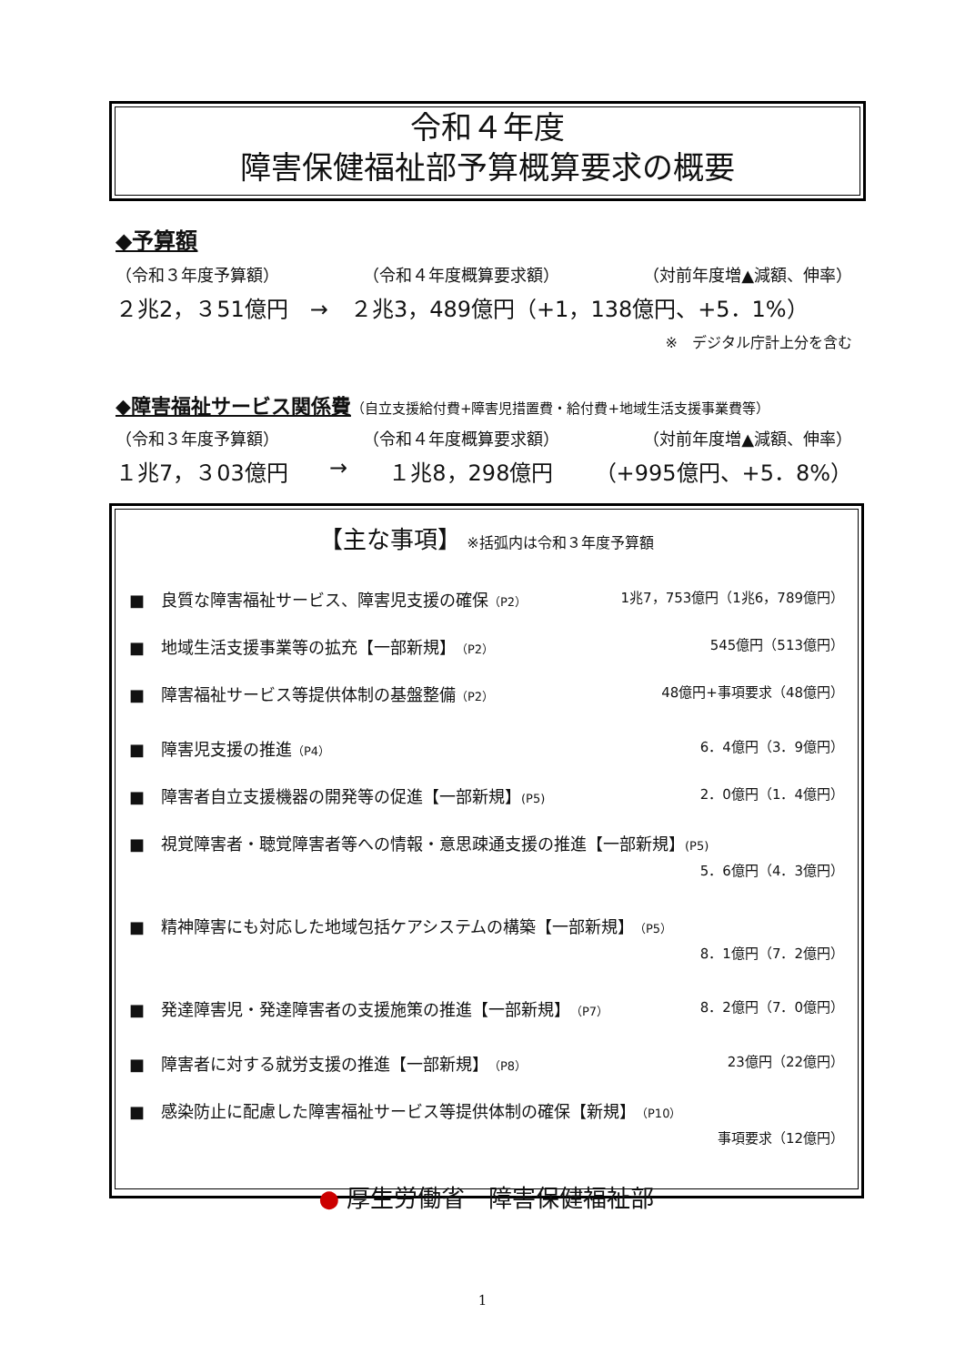令和４年度
障害保健福祉部予算概算要求の概要
◆予算額
（令和３年度予算額） （令和４年度概算要求額） （対前年度増▲減額、伸率）
２兆2，３51億円　→　２兆3，489億円（+1，138億円、+5．1%）
※　デジタル庁計上分を含む
◆障害福祉サービス関係費
（自立支援給付費+障害児措置費・給付費+地域生活支援事業費等）
（令和３年度予算額） （令和４年度概算要求額） （対前年度増▲減額、伸率）
１兆7，３03億円 → １兆8，298億円 （+995億円、+5．8%）
【主な事項】 ※括弧内は令和３年度予算額
■　良質な障害福祉サービス、障害児支援の確保（P2） 1兆7，753億円（1兆6，789億円）
■　地域生活支援事業等の拡充【一部新規】（P2） 545億円（513億円）
■　障害福祉サービス等提供体制の基盤整備（P2） 48億円+事項要求（48億円）
■　障害児支援の推進（P4） 6．4億円（3．9億円）
■　障害者自立支援機器の開発等の促進【一部新規】(P5) 2．0億円（1．4億円）
■　視覚障害者・聴覚障害者等への情報・意思疎通支援の推進【一部新規】(P5)
5．6億円（4．3億円）
■　精神障害にも対応した地域包括ケアシステムの構築【一部新規】（P5）
8．1億円（7．2億円）
■　発達障害児・発達障害者の支援施策の推進【一部新規】（P7） 8．2億円（7．0億円）
■　障害者に対する就労支援の推進【一部新規】（P8） 23億円（22億円）
■　感染防止に配慮した障害福祉サービス等提供体制の確保【新規】（P10）
事項要求（12億円）
● 厚生労働省　障害保健福祉部
1